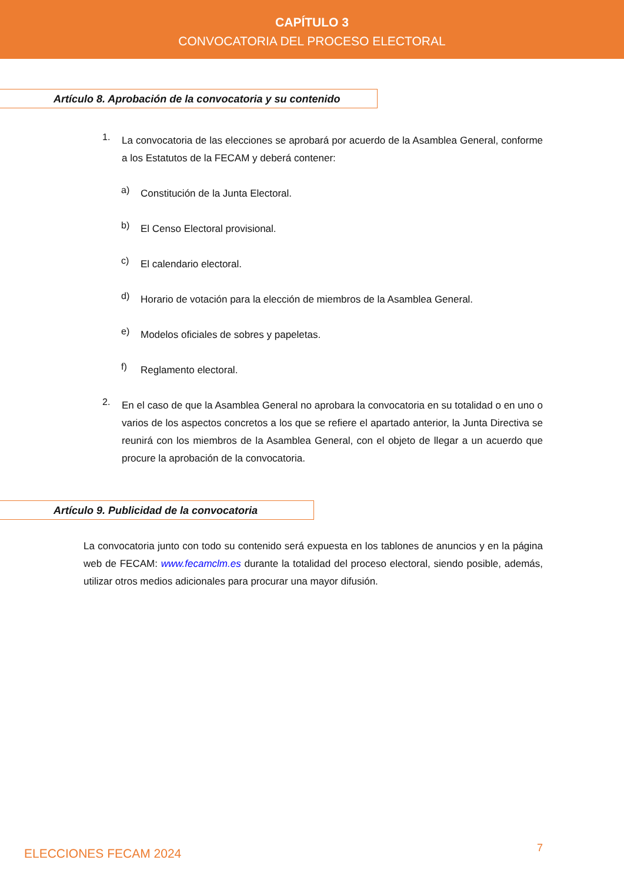CAPÍTULO 3
CONVOCATORIA DEL PROCESO ELECTORAL
Artículo 8. Aprobación de la convocatoria y su contenido
1.
La convocatoria de las elecciones se aprobará por acuerdo de la Asamblea General, conforme a los Estatutos de la FECAM y deberá contener:
a)
Constitución de la Junta Electoral.
b)
El Censo Electoral provisional.
c)
El calendario electoral.
d)
Horario de votación para la elección de miembros de la Asamblea General.
e)
Modelos oficiales de sobres y papeletas.
f)
Reglamento electoral.
2.
En el caso de que la Asamblea General no aprobara la convocatoria en su totalidad o en uno o varios de los aspectos concretos a los que se refiere el apartado anterior, la Junta Directiva se reunirá con los miembros de la Asamblea General, con el objeto de llegar a un acuerdo que procure la aprobación de la convocatoria.
Artículo 9. Publicidad de la convocatoria
La convocatoria junto con todo su contenido será expuesta en los tablones de anuncios y en la página web de FECAM: www.fecamclm.es durante la totalidad del proceso electoral, siendo posible, además, utilizar otros medios adicionales para procurar una mayor difusión.
ELECCIONES FECAM 2024 7